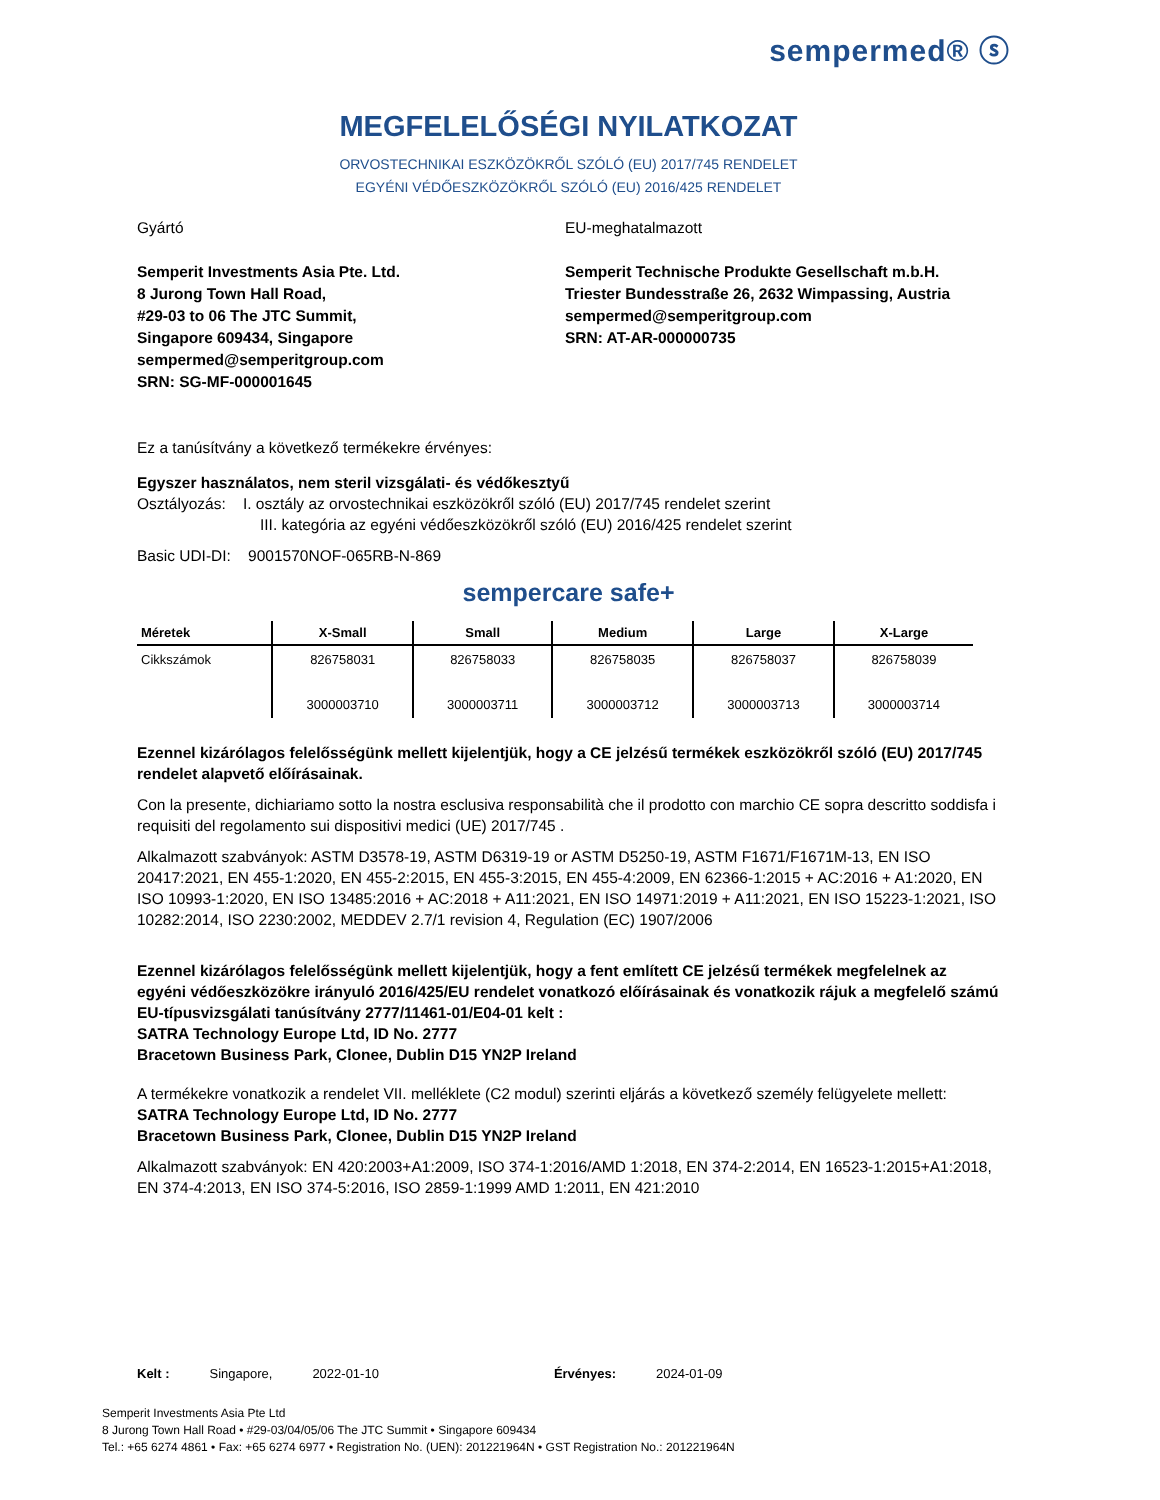sempermed® ⓢ
MEGFELELŐSÉGI NYILATKOZAT
ORVOSTECHNIKAI ESZKÖZÖKRŐL SZÓLÓ (EU) 2017/745 RENDELET
EGYÉNI VÉDŐESZKÖZÖKRŐL SZÓLÓ (EU) 2016/425 RENDELET
Gyártó
Semperit Investments Asia Pte. Ltd.
8 Jurong Town Hall Road,
#29-03 to 06 The JTC Summit,
Singapore 609434, Singapore
sempermed@semperitgroup.com
SRN: SG-MF-000001645
EU-meghatalmazott
Semperit Technische Produkte Gesellschaft m.b.H.
Triester Bundesstraße 26, 2632 Wimpassing, Austria
sempermed@semperitgroup.com
SRN: AT-AR-000000735
Ez a tanúsítvány a következő termékekre érvényes:
Egyszer használatos, nem steril vizsgálati- és védőkesztyű
Osztályozás: I. osztály az orvostechnikai eszközökről szóló (EU) 2017/745 rendelet szerint
III. kategória az egyéni védőeszközökről szóló (EU) 2016/425 rendelet szerint
Basic UDI-DI: 9001570NOF-065RB-N-869
sempercare safe+
| Méretek | X-Small | Small | Medium | Large | X-Large |
| --- | --- | --- | --- | --- | --- |
| Cikkszámok | 826758031 3000003710 | 826758033 3000003711 | 826758035 3000003712 | 826758037 3000003713 | 826758039 3000003714 |
Ezennel kizárólagos felelősségünk mellett kijelentjük, hogy a CE jelzésű termékek eszközökről szóló (EU) 2017/745 rendelet alapvető előírásainak.
Con la presente, dichiariamo sotto la nostra esclusiva responsabilità che il prodotto con marchio CE sopra descritto soddisfa i requisiti del regolamento sui dispositivi medici (UE) 2017/745 .
Alkalmazott szabványok: ASTM D3578-19, ASTM D6319-19 or ASTM D5250-19, ASTM F1671/F1671M-13, EN ISO 20417:2021, EN 455-1:2020, EN 455-2:2015, EN 455-3:2015, EN 455-4:2009, EN 62366-1:2015 + AC:2016 + A1:2020, EN ISO 10993-1:2020, EN ISO 13485:2016 + AC:2018 + A11:2021, EN ISO 14971:2019 + A11:2021, EN ISO 15223-1:2021, ISO 10282:2014, ISO 2230:2002, MEDDEV 2.7/1 revision 4, Regulation (EC) 1907/2006
Ezennel kizárólagos felelősségünk mellett kijelentjük, hogy a fent említett CE jelzésű termékek megfelelnek az egyéni védőeszközökre irányuló 2016/425/EU rendelet vonatkozó előírásainak és vonatkozik rájuk a megfelelő számú EU-típusvizsgálati tanúsítvány 2777/11461-01/E04-01 kelt :
SATRA Technology Europe Ltd, ID No. 2777
Bracetown Business Park, Clonee, Dublin D15 YN2P Ireland
A termékekre vonatkozik a rendelet VII. melléklete (C2 modul) szerinti eljárás a következő személy felügyelete mellett:
SATRA Technology Europe Ltd, ID No. 2777
Bracetown Business Park, Clonee, Dublin D15 YN2P Ireland
Alkalmazott szabványok: EN 420:2003+A1:2009, ISO 374-1:2016/AMD 1:2018, EN 374-2:2014, EN 16523-1:2015+A1:2018, EN 374-4:2013, EN ISO 374-5:2016, ISO 2859-1:1999 AMD 1:2011, EN 421:2010
Kelt : Singapore, 2022-01-10 Érvényes: 2024-01-09
Semperit Investments Asia Pte Ltd
8 Jurong Town Hall Road • #29-03/04/05/06 The JTC Summit • Singapore 609434
Tel.: +65 6274 4861 • Fax: +65 6274 6977 • Registration No. (UEN): 201221964N • GST Registration No.: 201221964N